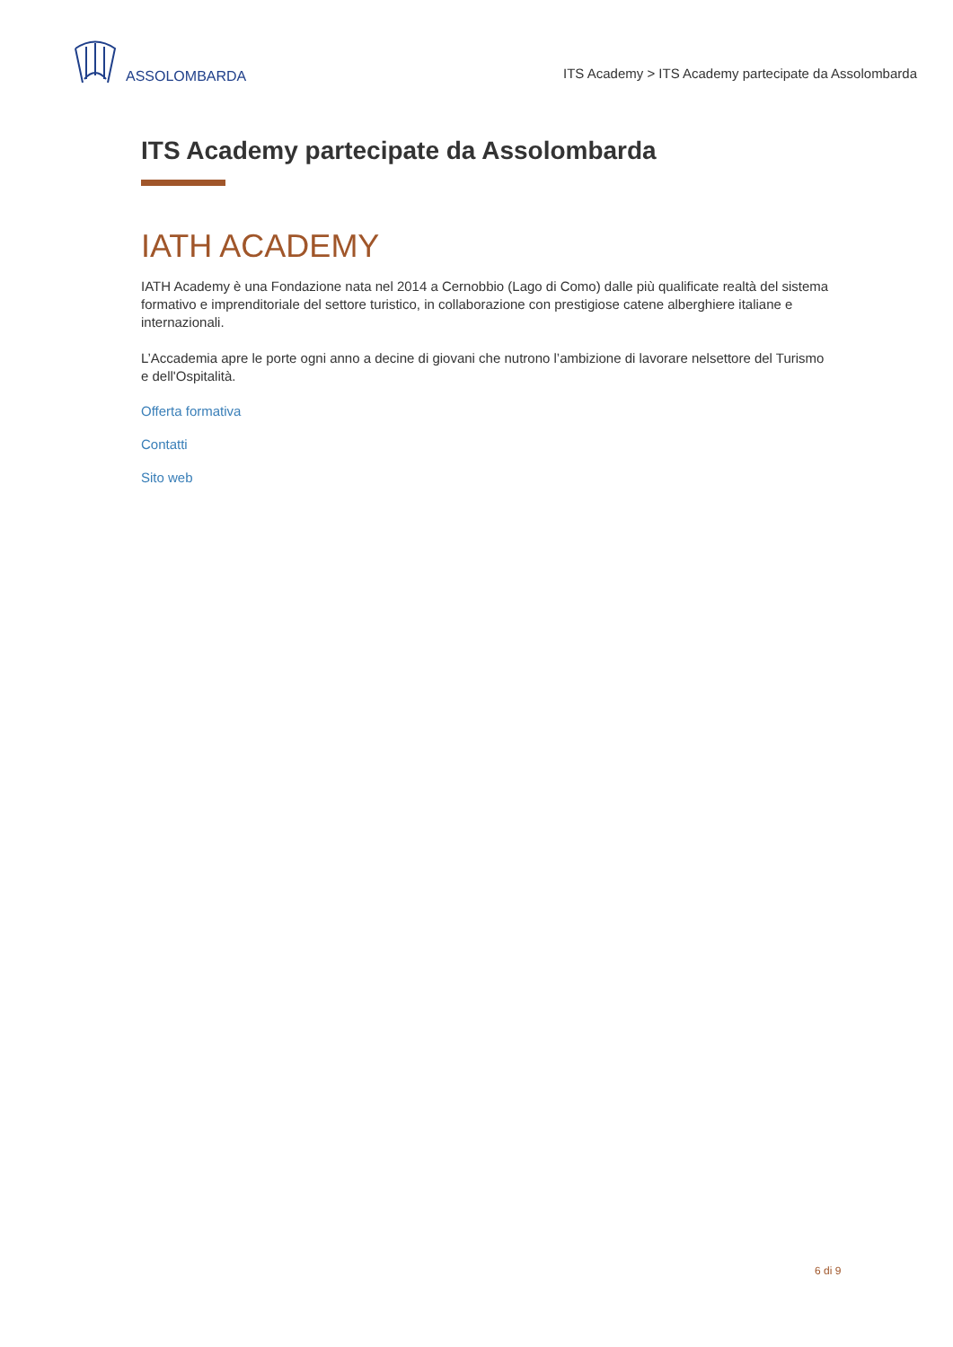ASSOLOMBARDA
ITS Academy > ITS Academy partecipate da Assolombarda
ITS Academy partecipate da Assolombarda
IATH ACADEMY
IATH Academy è una Fondazione nata nel 2014 a Cernobbio (Lago di Como) dalle più qualificate realtà del sistema formativo e imprenditoriale del settore turistico, in collaborazione con prestigiose catene alberghiere italiane e internazionali.
L’Accademia apre le porte ogni anno a decine di giovani che nutrono l’ambizione di lavorare nelsettore del Turismo e dell'Ospitalità.
Offerta formativa
Contatti
Sito web
6 di 9